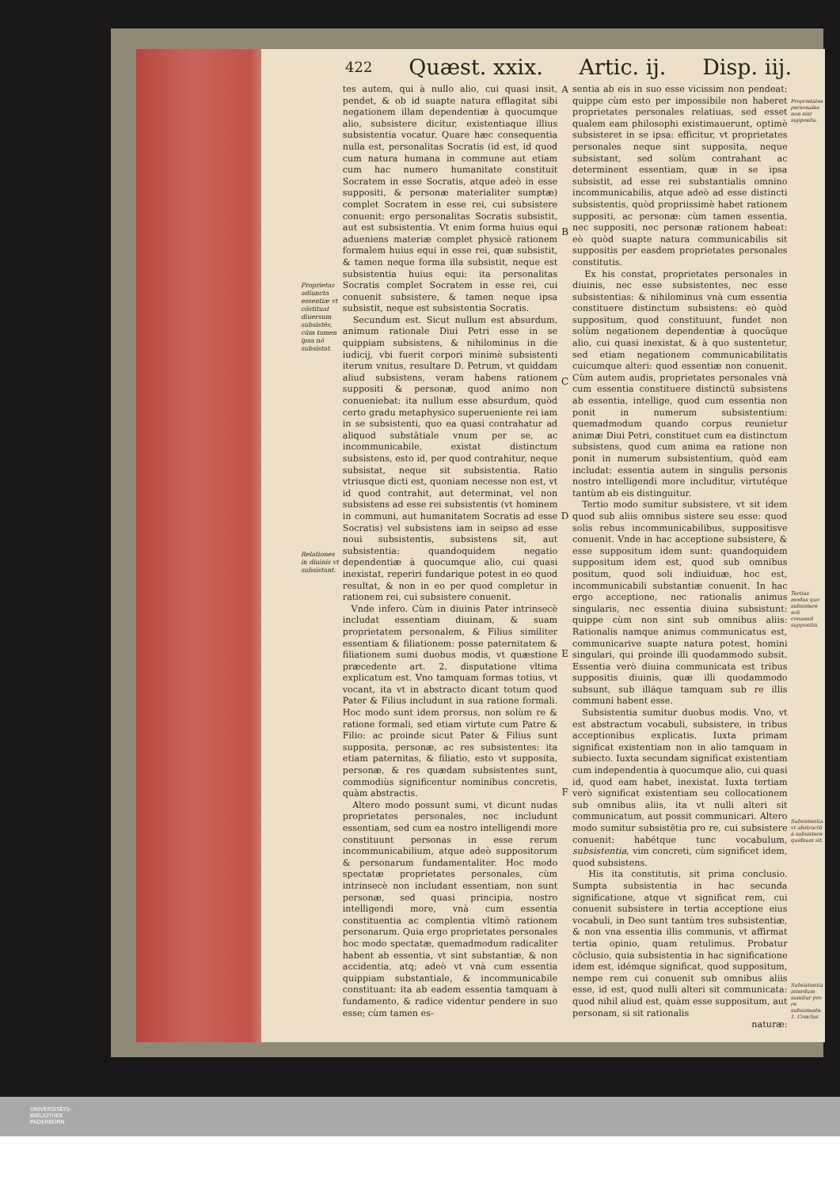422 Quæst. xxix. Artic. ij. Disp. iij.
Proprietas adiuncta essentiæ vt cōstituat diuersum subsistēs, cūm tamen ipsa nō subsistat.
Relationes in diuinis vt subsistant.
tes autem, qui à nullo alio, cui quasi insit, pendet, & ob id suapte natura efflagitat sibi negationem illam dependentiæ à quocumque alio, subsistere dicitur, existentiaque illius subsistentia vocatur. Quare hæc consequentia nulla est, personalitas Socratis (id est, id quod cum natura humana in commune aut etiam cum hac numero humanitate constituit Socratem in esse Socratis, atque adeò in esse suppositi, & personæ materialiter sumptæ) complet Socratem in esse rei, cui subsistere conuenit: ergo personalitas Socratis subsistit, aut est subsistentia. Vt enim forma huius equi adueniens materiæ complet physicè rationem formalem huius equi in esse rei, quæ subsistit, & tamen neque forma illa subsistit, neque est subsistentia huius equi: ita personalitas Socratis complet Socratem in esse rei, cui conuenit subsistere, & tamen neque ipsa subsistit, neque est subsistentia Socratis.
Secundum est. Sicut nullum est absurdum, animum rationale Diui Petri esse in se quippiam subsistens, & nihilominus in die iudicij, vbi fuerit corpori minimè subsistenti iterum vnitus, resultare D. Petrum, vt quiddam aliud subsistens, veram habens rationem suppositi & personæ, quod animo non conueniebat: ita nullum esse absurdum, quòd certo gradu metaphysico superueniente rei iam in se subsistenti, quo ea quasi contrahatur ad aliquod substātiale vnum per se, ac incommunicabile, existat distinctum subsistens, esto id, per quod contrahitur, neque subsistat, neque sit subsistentia. Ratio vtriusque dicti est, quoniam necesse non est, vt id quod contrahit, aut determinat, vel non subsistens ad esse rei subsistentis (vt hominem in communi, aut humanitatem Socratis ad esse Socratis) vel subsistens iam in seipso ad esse noui subsistentis, subsistens sit, aut subsistentia: quandoquidem negatio dependentiæ à quocumque alio, cui quasi inexistat, reperiri fundarique potest in eo quod resultat, & non in eo per quod completur in rationem rei, cui subsistere conuenit.
Vnde infero. Cùm in diuinis Pater intrinsecè includat essentiam diuinam, & suam proprietatem personalem, & Filius similiter essentiam & filiationem: posse paternitatem & filiationem sumi duobus modis, vt quæstione præcedente art. 2. disputatione vltima explicatum est. Vno tamquam formas totius, vt vocant, ita vt in abstracto dicant totum quod Pater & Filius includunt in sua ratione formali. Hoc modo sunt idem prorsus, non solùm re & ratione formali, sed etiam virtute cum Patre & Filio: ac proinde sicut Pater & Filius sunt supposita, personæ, ac res subsistentes: ita etiam paternitas, & filiatio, esto vt supposita, personæ, & res quædam subsistentes sunt, commodiùs significentur nominibus concretis, quàm abstractis.
Altero modo possunt sumi, vt dicunt nudas proprietates personales, nec includunt essentiam, sed cum ea nostro intelligendi more constituunt personas in esse rerum incommunicabilium, atque adeò suppositorum & personarum fundamentaliter. Hoc modo spectatæ proprietates personales, cùm intrinsecè non includant essentiam, non sunt personæ, sed quasi principia, nostro intelligendi more, vnà cum essentia constituentia ac complentia vltimò rationem personarum. Quia ergo proprietates personales hoc modo spectatæ, quemadmodum radicaliter habent ab essentia, vt sint substantiæ, & non accidentia, atq; adeò vt vnà cum essentia quippiam substantiale, & incommunicabile constituant: ita ab eadem essentia tamquam à fundamento, & radice videntur pendere in suo esse; cùm tamen es-
A
B
C
D
E
F
sentia ab eis in suo esse vicissim non pendeat: quippe cùm esto per impossibile non haberet proprietates personales relatiuas, sed esset qualem eam philosophi existimauerunt, optimè subsisteret in se ipsa: efficitur, vt proprietates personales neque sint supposita, neque subsistant, sed solùm contrahant ac determinent essentiam, quæ in se ipsa subsistit, ad esse rei substantialis omnino incommunicabilis, atque adeò ad esse distincti subsistentis, quòd propriissimè habet rationem suppositi, ac personæ: cùm tamen essentia, nec suppositi, nec personæ rationem habeat: eò quòd suapte natura communicabilis sit suppositis per easdem proprietates personales constitutis.
Ex his constat, proprietates personales in diuinis, nec esse subsistentes, nec esse subsistentias: & nihilominus vnà cum essentia constituere distinctum subsistens: eò quòd suppositum, quod constituunt, fundet non solùm negationem dependentiæ à quocūque alio, cui quasi inexistat, & à quo sustentetur, sed etiam negationem communicabilitatis cuicumque alteri: quod essentiæ non conuenit. Cùm autem audis, proprietates personales vnà cum essentia constituere distinctū subsistens ab essentia, intellige, quod cum essentia non ponit in numerum subsistentium: quemadmodum quando corpus reunietur animæ Diui Petri, constituet cum ea distinctum subsistens, quod cum anima ea ratione non ponit in numerum subsistentium, quòd eam includat: essentia autem in singulis personis nostro intelligendi more includitur, virtutéque tantùm ab eis distinguitur.
Tertio modo sumitur subsistere, vt sit idem quod sub aliis omnibus sistere seu esse: quod solis rebus incommunicabilibus, suppositisve conuenit. Vnde in hac acceptione subsistere, & esse suppositum idem sunt: quandoquidem suppositum idem est, quod sub omnibus positum, quod soli indiuiduæ, hoc est, incommunicabili substantiæ conuenit. In hac ergo acceptione, nec rationalis animus singularis, nec essentia diuina subsistunt: quippe cùm non sint sub omnibus aliis: Rationalis namque animus communicatus est, communicarive suapte natura potest, homini singulari, qui proinde illi quodammodo subsit. Essentia verò diuina communicata est tribus suppositis diuinis, quæ illi quodammodo subsunt, sub illáque tamquam sub re illis communi habent esse.
Subsistentia sumitur duobus modis. Vno, vt est abstractum vocabuli, subsistere, in tribus acceptionibus explicatis. Iuxta primam significat existentiam non in alio tamquam in subiecto. Iuxta secundam significat existentiam cum independentia à quocumque alio, cui quasi id, quod eam habet, inexistat. Iuxta tertiam verò significat existentiam seu collocationem sub omnibus aliis, ita vt nulli alteri sit communicatum, aut possit communicari. Altero modo sumitur subsistētia pro re, cui subsistere conuenit: habétque tunc vocabulum, subsistentia, vim concreti, cùm significet idem, quod subsistens.
His ita constitutis, sit prima conclusio. Sumpta subsistentia in hac secunda significatione, atque vt significat rem, cui conuenit subsistere in tertia acceptione eius vocabuli, in Deo sunt tantùm tres subsistentiæ, & non vna essentia illis communis, vt affirmat tertia opinio, quam retulimus. Probatur cōclusio, quia subsistentia in hac significatione idem est, idémque significat, quod suppositum, nempe rem cui conuenit sub omnibus aliis esse, id est, quod nulli alteri sit communicata: quod nihil aliud est, quàm esse suppositum, aut personam, si sit rationalis
naturæ:
Proprietates personales non sint supposita.
Tertius modus quo subsistere soli conuenit suppositis.
Subsistentia vt abstractū à subsistere quidnam sit.
Subsistentia interdum sumitur pro re subsistente. 1. Conclus.
UNIVERSITÄTS-
BIBLIOTHEK
PADERBORN